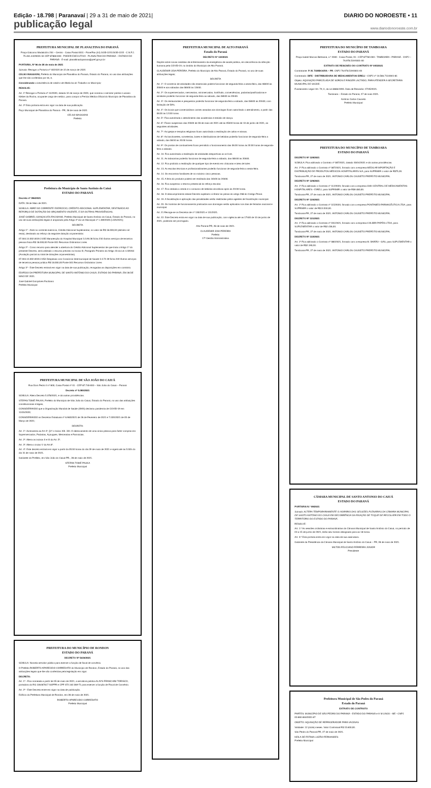Edição - 18.798 | Paranavaí | 29 a 31 de maio de 2021|
DIARIO DO NOROESTE • 11
publicação legal
www.diariodonoroeste.com.br
PREFEITURA MUNICIPAL DE PLANALTINA DO PARANÁ
Praça Giácomo Madalozzo 234 – Centro · Caixa Postal 0011 - Fone/Fax (44) 3435-1221/3435-1222 · C.N.P.J. 75.461.442/0001-34 CEP 87860-000 · PODER EXECUTIVO · PLANALTINA DO PARANÁ – ESTADO DO PARANÁ · E-mail: planaltinadoparana@pref.gov.pr.br
PORTARIA, Nº 96 de 28 de maio de 2021
Súmula: Revogar a Portaria nº 44/2020 de 10 de março de 2020.
CELSO MAGGIONI, Prefeito do Município de Planaltina do Paraná, Estado do Paraná, no uso das atribuições que lhe são conferidas por lei, e,
Considerando a inexistência de médico de Medicina do Trabalho no Município;
RESOLVE:
Art. 1º Revogar a Portaria nº 44/2020, datada 10 de março de 2020, que nomeou o servidor público Luciano Kléber da Rocha, ocupante cargo de médico, para compor a Perícia Médica Oficial do Município de Planaltina do Paraná.
Art. 2º Esta portaria entra em vigor na data de sua publicação.
Paço Municipal de Planaltina do Paraná - PR, 28 de maio de 2021
CELSO MAGGIONI
Prefeito
Prefeitura do Município de Santo Antônio do Caiuá
ESTADO DO PARANÁ
Decreto nº 096/2021
DATA: 28 de Maio de 2021.
SÚMULA: ABRE NO CORRENTE EXERCÍCIO, CRÉDITO ADICIONAL SUPLEMENTAR, DESTINADO AO REFORÇO DE DOTAÇÃO DO ORÇAMENTO VIGENTE, E DÁ OUTRAS PROVIDÊNCIAS.
JOSÉ GABRIEL GONÇALVES FACHIANO, Prefeito Municipal de Santo Antônio do Caiuá, Estado do Paraná, no uso de suas atribuições legais e amparado pelo Artigo 4º da Lei Municipal nº 1.309/2020 (LOA/2021);
DECRETA
Artigo 1º - Abre no corrente exercício, Crédito Adicional Suplementar, no valor de R$ 18.000,00 (dezoito mil reais), destinado ao reforço da seguinte dotação orçamentária:
07.004.10.302.0019.2.035 Manutenção do Hospital Municipal 3.3.90.36 ficha 234 Outros serviços de terceiros pessoa física R$ 18.000,00 Fonte 001 Recursos Ordinários Livres
Artigo 2º - Como recurso para atender a abertura do Crédito Adicional Suplementar de que trata o Artigo 1º do presente Decreto, será utilizado o recurso previsto no Inciso III, Parágrafo Primeiro do Artigo 43 da Lei 4.320/64 (Anulação parcial ou total de dotações orçamentárias).
07.004.10.302.0019.2.054 Despesas com Consórcio Intermunicipal de Saúde 3.3.72.39 ficha 249 Outros serviços de terceiros pessoa jurídica R$ 18.000,00 Fonte 001 Recursos Ordinários Livres
Artigo 3º - Este Decreto entrará em vigor na data de sua publicação, revogadas as disposições em contrário.
EDIFÍCIO DA PREFEITURA MUNICIPAL DE SANTO ANTÔNIO DO CAIUÁ, ESTADO DO PARANÁ, EM 28 DE MAIO DE 2021.
José Gabriel Gonçalves Fachiano
Prefeito Municipal
PREFEITURA MUNICIPAL DE SÃO JOÃO DO CAIUÁ
Rua Dom Pedro II nº 800, Caixa Postal nº 01 · CEP 87.740-000 – São João do Caiuá – Paraná
Decreto nº 5.080/2021
SÚMULA: Altera Decreto 5.078/2021, e dá outras providências.
STEFAN TOMÉ PAUKA, Prefeito do Município de São João do Caiuá, Estado do Paraná, no uso das atribuições constitucionais e legais,
CONSIDERANDO que a Organização Mundial de Saúde (OMS) declarou pandemia de COVID-19 em 11/03/2020;
CONSIDERANDO os Decretos Estaduais nº 6.983/2021 de 26 de Fevereiro de 2021 e 7.020/2021 de 05 de Março de 2021;
DECRETA:
Art. 1º. Acrescenta ao Art 4º, §1º o Inciso XIII. XIII. O deslocamento de uma única pessoa para fazer compras em Supermercados, Padarias, Açougues, Mercearias e Farmácias.
Art. 2º. Altera os incisos II e III do Art. 5º.
Art. 3º. Altera o inciso V do Art.6º.
Art. 4º. Este decreto entrará em vigor a partir da 05:00 horas do dia 29 de maio de 2021 e vigerá até às 5:00h do dia 31 de maio de 2021.
Gabinete do Prefeito, em São João do Caiuá-PR., 28 de maio de 2021.
STEFAN TOMÉ PAUKA
Prefeito Municipal
PREFEITURA DO MUNICÍPIO DE RONDON
ESTADO DO PARANÁ
DECRETO Nº 5619/2021
SÚMULA: Nomeia servidor público para exercer a função de fiscal de convênio.
O Prefeito ROBERTO APARECIDO CORREDATO do Município de Rondon, Estado do Paraná, no uso das atribuições legais que lhe são conferidas pela legislação em vigor.
DECRETA:
Art. 1º - Fica nomeada a partir de 05 de maio de 2021, a servidora pública ALAYS FRANCHINI TORISCO, portadora do RG 106467617 SSPPR e CPF 072.162.369-71 para exercer a função de Fiscal de Convênio.
Art. 2º - Este Decreto entre em vigor na data de publicação.
Edifício da Prefeitura Municipal de Rondon, em 28 de maio de 2021.
ROBERTO APARECIDO CORREDATO
Prefeito Municipal
PREFEITURA MUNICIPAL DE ALTO PARANÁ
Estado do Paraná
DECRETO Nº 134/2021
Dispõe sobre novas medidas de enfrentamento da emergência de saúde pública, em decorrência da infecção humana pela COVID-19, no âmbito do Município de Alto Paraná.
CLAUDEMIR JÓIA PEREIRA, Prefeito do Município de Alto Paraná, Estado do Paraná, no uso de suas atribuições legais;
DECRETA
Art. 1º. O comércio de atividades não essenciais poderá funcionar de segunda-feira a sexta-feira, das 08h00 às 20h00 e aos sábados das 08h00 às 13h00.
Art. 2º. Os supermercados, mercearias, minimercados, hortifrutis, conveniências, padarias/panificadoras e similares poderão funcionar de segunda-feira ao sábado, das 08h00 às 20h00.
Art. 3º. Os restaurantes e pesqueiros poderão funcionar de segunda-feira a sábado, das 08h00 às 20h00, com limitação de 50%.
Art. 4º. Os locais que comercializam carnes assadas aos domingos ficam autorizado o atendimento, a partir das 06:00 às 12:00 horas.
Art. 5º. Fica autorizada o atendimento das academias e estúdio de dança.
Art. 6º. Ficam suspensos das 20h00 de 28 de maio de 2021 até às 05h00 horas de 10 de junho de 2021, as seguintes atividades.
Art. 7º. As igrejas e templos religiosos ficam autorizada a realização de cultos e missas.
Art. 8º. As lanchonetes, sorveterias, bares e distribuidoras de bebidas poderão funcionar de segunda-feira a sábado, das 08:00 às 20:00 horas.
Art. 9º. Os postos de combustíveis ficam permitido o funcionamento das 06:00 horas às 20:00 horas de segunda-feira a sábado.
Art. 10. Fica autorizada a realização de atividades desportivas ao ar livre.
Art. 11. As tabacarias poderão funcionar de segunda-feira a sábado, das 08h00 às 20h00.
Art. 12. Fica proibido a realização de qualquer tipo de evento em chácaras e área de lazer.
Art. 13. As escolas técnicas e profissionalizantes poderão funcionar de segunda-feira a sexta-feira.
Art. 14. Os encontros familiares de no máximo cinco pessoas.
Art. 15. A feira do produtor poderá ser realizada das 16h00 às 20h00.
Art. 16. Fica suspenso o retorno presencial do reforço escolar.
Art. 17. Fica vedada a venda e o consumo de bebidas alcoólicas após às 20:00 horas.
Art. 18. O descumprimento desse Decreto sujeitará o infrator às penas do artigo 268 do Código Penal.
Art. 19. A fiscalização e aplicação das penalidades serão realizadas pelos agentes de fiscalização municipal.
Art. 20. Os horários de funcionamento praticados aos domingos serão aplicados nos dias de feriados nacional e municipal.
Art. 21 Revoga-se os Decretos de nº 130/2021 e 131/2021.
Art. 22. Este Decreto entra em vigor na data de sua publicação, com vigência até as 17h00 de 10 de junho de 2021, podendo ser prorrogado.
Alto Paraná-PR, 28 de maio de 2021.
CLAUDEMIR JOIA PEREIRA
Prefeito
17ª Gestão Administrativa
PREFEITURA DO MUNICÍPIO DE TAMBOARA
ESTADO DO PARANÁ
Praça Isabel Marcos Beltrame, n.º 2000 · Caixa Postal, 91 - CEP 87760-000 - TAMBOARA - PARANÁ · CNPJ – 76.978.519/0001-00
EXTRATO DE RESCISÃO DO CONTRATO Nº 005/2021
Contratante: P. M. TAMBOARA – PR. CNPJ 76.978.519/0001-00
Contratado: DIFE - DISTRIBUIDORA DE MEDICAMENTOS EIRELI - CNPJ nº 10.566.711/0001-81
Objeto: AQUISIÇÃO PARCELADA DE SOROS E RINGER LACTADO, PARA ATENDER A SECRETARIA MUNICIPAL DE SAÚDE.
Fundamento Legal: Art. 79, II, da Lei 8666/1993. Data de Rescisão: 27/05/2021.
Tamboara – Estado do Paraná, 27 de maio 2021.
Antônio Carlos Cauneto
Prefeito Municipal
PREFEITURA DO MUNICÍPIO DE TAMBOARA
ESTADO DO PARANÁ
DECRETO Nº 128/2021
SÚMULA: Fica aditivado o Contrato nº 087/2021, datado 30/04/2021 e dá outras providências.
Art. 1º Fica aditivado o Contrato nº 087/2021, firmado com a empresa MEDILAR MPORTAÇÃO E DISTRIBUIÇÃO DE PRODUTOS MÉDICOS HOSPITALARES S/A, para SUPRIMIR o valor de R$75,00.
Tamboara-PR, 27 de maio de 2021. ANTONIO CARLOS CAUNETO PREFEITO MUNICIPAL
DECRETO Nº 129/2021
Art. 1º Fica aditivado o Contrato nº 112/2020, firmado com a empresa CMH CENTRAL DE MEDICAMENTOS HOSPITALARES - EIRELI, para SUPRIMIR o valor de R$9.480,00.
Tamboara-PR, 27 de maio de 2021. ANTONIO CARLOS CAUNETO PREFEITO MUNICIPAL
DECRETO Nº 130/2021
Art. 1º Fica aditivado o Contrato nº 115/2020, firmado com a empresa PONTAMED FARMACÊUTICA LTDA, para SUPRIMIR o valor de R$13.530,00.
Tamboara-PR, 27 de maio de 2021. ANTONIO CARLOS CAUNETO PREFEITO MUNICIPAL
DECRETO Nº 131/2021
Art. 1º Fica aditivado o Contrato nº 031/2021, firmado com a empresa COLIBRI PAPÉIS LTDA, para SUPLEMENTAR o valor de R$2.436,00.
Tamboara-PR, 27 de maio de 2021. ANTONIO CARLOS CAUNETO PREFEITO MUNICIPAL
DECRETO Nº 132/2021
Art. 1º Fica aditivado o Contrato nº 080/2021, firmado com a empresa M. BARÃO - GÁS, para SUPLEMENTAR o valor de R$2.190,00.
Tamboara-PR, 27 de maio de 2021. ANTONIO CARLOS CAUNETO PREFEITO MUNICIPAL
CÂMARA MUNICIPAL DE SANTO ANTONIO DO CAIUÁ
ESTADO DO PARANÁ
PORTARIA N.º 09/2021
Súmula: ALTERA TEMPORARIAMENTE O HORÁRIO DAS SESSÕES PLENÁRIAS DA CÂMARA MUNICIPAL DE SANTO ANTÔNIO DO CAIUÁ EM DECORRÊNCIA DA FIXAÇÃO DE TOQUE DE RECOLHER EM TODO O TERRITÓRIO DO ESTADO DO PARANÁ.
RESOLVE:
Art. 1.º As sessões ordinárias e extraordinárias da Câmara Municipal de Santo Antônio do Caiuá, no período de 03 a 15 de junho de 2021, terão seu horário designado para as 18 horas.
Art. 3.º Esta portaria entra em vigor na data de sua assinatura.
Gabinete da Presidência da Câmara Municipal de Santo Antônio do Caiuá – PR, 28 de maio de 2021.
MILTON FELICIANO FERREIRA JÚNIOR
Presidente
Prefeitura Municipal de São Pedro do Paraná
Estado do Paraná
EXTRATO DE CONTRATO
PARTES: MUNICÍPIO DE SÃO PEDRO DO PARANÁ - ESTADO DO PARANÁ e H M LINCK - ME - CNPJ 00.660.664/0001-87
OBJETO: AQUISIÇÃO DE REFRIGERADOR PARA VACINAS
Validade: 12 (doze) meses. Valor Contratual R$ 15.600,00.
São Pedro do Paraná-PR, 27 de maio de 2021.
NEILA DE FÁTIMA LUIZÃO FERNANDES
Prefeita Municipal